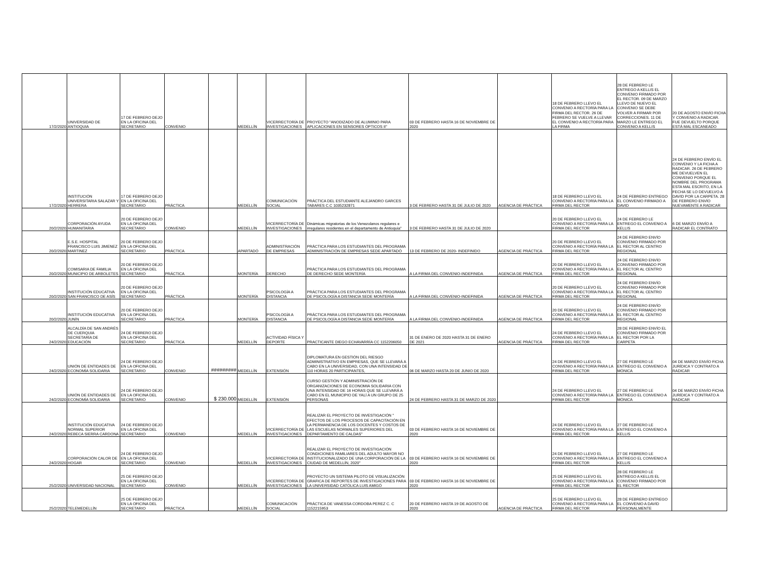| 17/2/2020 | UNIVERSIDAD DE ANTIOQUIA | 17 DE FEBRERO DEJO EN LA OFICINA DEL SECRETARIO | CONVENIO | | MEDELLÍN | VICERRECTORÍA DE INVESTIGACIONES | PROYECTO "ANODIZADO DE ALUMINIO PARA APLICACIONES EN SENSORES ÓPTICOS II" | 03 DE FEBRERO HASTA 16 DE NOVIEMBRE DE 2020 | | 18 DE FEBRERO LLEVO EL CONVENIO A RECTORÍA PARA LA FIRMA DEL RECTOR. 26 DE FEBRERO SE VUELVE A LLEVAR EL CONVENIO A RECTORÍA PARA LA FIRMA | 28 DE FEBRERO LE ENTREGO A KELLIS EL CONVENIO FIRMADO POR EL RECTOR. 09 DE MARZO LLEVO DE NUEVO EL CONVENIO SE DEBE VOLVER A FIRMAR POR CORRECCIONES. 11 DE MARZO LE ENTREGO EL CONVENIO A KELLIS | 20 DE AGOSTO ENVÍO FICHA Y CONVENIO A RADICAR. FUE DEVUELTO PORQUE ESTÁ MAL ESCANEADO |
| 17/2/2020 | INSTITUCIÓN UNIVERSITARIA SALAZAR Y HERRERA | 17 DE FEBRERO DEJO EN LA OFICINA DEL SECRETARIO | PRÁCTICA | | MEDELLÍN | COMUNICACIÓN SOCIAL | PRÁCTICA DEL ESTUDIANTE ALEJANDRO GARCES TABARES C.C 1035232871 | 3 DE FEBRERO HASTA 31 DE JULIO DE 2020 | AGENCIA DE PRÁCTICA | 18 DE FEBRERO LLEVO EL CONVENIO A RECTORÍA PARA LA FIRMA DEL RECTOR | 24 DE FEBRERO ENTREGO EL CONVENIO FIRMADO A DAVID | 24 DE FEBRERO ENVÍO EL CONVENIO Y LA FICHA A RADICAR. 26 DE FEBRERO ME DEVUELVEN EL CONVENIO PORQUE EL NOMBRE DEL PROGRAMA ESTA MAL ESCRITO, EN LA FECHA SE LO DEVUELVO A DAVID POR LA CARPETA. 28 DE FEBRERO ENVÍO NUEVAMENTE A RADICAR |
| 20/2/2020 | CORPORACIÓN AYUDA HUMANITARIA | 20 DE FEBRERO DEJO EN LA OFICINA DEL SECRETARIO | CONVENIO | | MEDELLÍN | VICERRECTORÍA DE INVESTIGACIONES | Dinámicas migratorias de los Venezolanos regulares e irregulares residentes en el departamento de Antioquia" | 3 DE FEBRERO HASTA 31 DE JULIO DE 2020 | | 20 DE FEBRERO LLEVO EL CONVENIO A RECTORÍA PARA LA FIRMA DEL RECTOR | 24 DE FEBRERO LE ENTREGO EL CONVENIO A KELLIS | 6 DE MARZO ENVÍO A RADICAR EL CONTRATO |
| 20/2/2020 | E.S.E. HOSPITAL FRANCISCO LUIS JIMENEZ MARTINEZ | 20 DE FEBRERO DEJO EN LA OFICINA DEL SECRETARIO | PRÁCTICA | | APARTADÓ | ADMINISTRACIÓN DE EMPRESAS | PRÁCTICA PARA LOS ESTUDIANTES DEL PROGRAMA ADMINISTRACIÓN DE EMPRESAS SEDE APARTADÓ | 13 DE FEBRERO DE 2020- INDEFINIDO | AGENCIA DE PRÁCTICA | 20 DE FEBRERO LLEVO EL CONVENIO A RECTORÍA PARA LA FIRMA DEL RECTOR | 24 DE FEBRERO ENVÍO CONVENIO FIRMADO POR EL RECTOR AL CENTRO REGIONAL | |
| 20/2/2020 | COMISARIA DE FAMILIA MUNICIPIO DE ARBOLETES | 20 DE FEBRERO DEJO EN LA OFICINA DEL SECRETARIO | PRÁCTICA | | MONTERÍA | DERECHO | PRÁCTICA PARA LOS ESTUDIANTES DEL PROGRAMA DE DERECHO SEDE MONTERÍA | A LA FIRMA DEL CONVENIO-INDEFINIDA | AGENCIA DE PRÁCTICA | 20 DE FEBRERO LLEVO EL CONVENIO A RECTORÍA PARA LA FIRMA DEL RECTOR | 24 DE FEBRERO ENVÍO CONVENIO FIRMADO POR EL RECTOR AL CENTRO REGIONAL | |
| 20/2/2020 | INSTITUCIÓN EDUCATIVA SAN FRANCISCO DE ASÍS | 20 DE FEBRERO DEJO EN LA OFICINA DEL SECRETARIO | PRÁCTICA | | MONTERÍA | PSICOLOGÍA A DISTANCIA | PRÁCTICA PARA LOS ESTUDIANTES DEL PROGRAMA DE PSICOLOGÍA A DISTANCIA SEDE MONTERÍA | A LA FIRMA DEL CONVENIO-INDEFINIDA | AGENCIA DE PRÁCTICA | 20 DE FEBRERO LLEVO EL CONVENIO A RECTORÍA PARA LA FIRMA DEL RECTOR | 24 DE FEBRERO ENVÍO CONVENIO FIRMADO POR EL RECTOR AL CENTRO REGIONAL | |
| 20/2/2020 | INSTITUCIÓN EDUCATIVA JUNÍN | 20 DE FEBRERO DEJO EN LA OFICINA DEL SECRETARIO | PRÁCTICA | | MONTERÍA | PSICOLOGÍA A DISTANCIA | PRÁCTICA PARA LOS ESTUDIANTES DEL PROGRAMA DE PSICOLOGÍA A DISTANCIA SEDE MONTERÍA | A LA FIRMA DEL CONVENIO-INDEFINIDA | AGENCIA DE PRÁCTICA | 20 DE FEBRERO LLEVO EL CONVENIO A RECTORÍA PARA LA FIRMA DEL RECTOR | 24 DE FEBRERO ENVÍO CONVENIO FIRMADO POR EL RECTOR AL CENTRO REGIONAL | |
| 24/2/2020 | ALCALDÍA DE SAN ANDRÉS DE CUERQUIA SECRETARÍA DE EDUCACIÓN | 24 DE FEBRERO DEJO EN LA OFICINA DEL SECRETARIO | PRÁCTICA | | MEDELLÍN | ACTIVIDAD FÍSICA Y DEPORTE | PRACTICANTE DIEGO ECHAVARRÍA CC 1152206050 | 31 DE ENERO DE 2020 HASTA 31 DE ENERO DE 2021 | AGENCIA DE PRÁCTICA | 24 DE FEBRERO LLEVO EL CONVENIO A RECTORÍA PARA LA FIRMA DEL RECTOR | 28 DE FEBRERO ENVÍO EL CONVENIO FIRMADO POR EL RECTOR POR LA CARPETA | |
| 24/2/2020 | UNIÓN DE ENTIDADES DE ECONOMÍA SOLIDARIA | 24 DE FEBRERO DEJO EN LA OFICINA DEL SECRETARIO | CONVENIO | ######### | MEDELLÍN | EXTENSIÓN | DIPLOMATURA EN GESTIÓN DEL RIESGO ADMINISTRATIVO EN EMPRESAS, QUE SE LLEVARÁ A CABO EN LA UNIVERSIDAD, CON UNA INTENSIDAD DE 110 HORAS 20 PARTICIPANTES, | 06 DE MARZO HASTA 20 DE JUNIO DE 2020 | | 24 DE FEBRERO LLEVO EL CONVENIO A RECTORÍA PARA LA FIRMA DEL RECTOR | 27 DE FEBRERO LE ENTREGO EL CONVENIO A MÓNICA | 04 DE MARZO ENVÍO FICHA JURÍDICA Y CONTRATO A RADICAR |
| 24/2/2020 | UNIÓN DE ENTIDADES DE ECONOMÍA SOLIDARIA | 24 DE FEBRERO DEJO EN LA OFICINA DEL SECRETARIO | CONVENIO | $ 230.000 | MEDELLÍN | EXTENSIÓN | CURSO GESTIÓN Y ADMINISTRACIÓN DE ORGANIZACIONES DE ECONOMIA SOLIDARIA CON UNA INTENSIDAD DE 16 HORAS QUE SE LLEVARÁ A CABO EN EL MUNICIPIO DE YALÍ A UN GRUPO DE 25 PERSONAS | 24 DE FEBRERO HASTA 31 DE MARZO DE 2020 | | 24 DE FEBRERO LLEVO EL CONVENIO A RECTORÍA PARA LA FIRMA DEL RECTOR | 27 DE FEBRERO LE ENTREGO EL CONVENIO A MÓNICA | 04 DE MARZO ENVÍO FICHA JURÍDICA Y CONTRATO A RADICAR |
| 24/2/2020 | INSTITUCIÓN EDUCATIVA NORMAL SUPERIOR REBECA SIERRA CARDONA | 24 DE FEBRERO DEJO EN LA OFICINA DEL SECRETARIO | CONVENIO | | MEDELLÍN | VICERRECTORÍA DE INVESTIGACIONES | REALIZAR EL PROYECTO DE INVESTIGACIÓN " EFECTOS DE LOS PROCESOS DE CAPACITACIÓN EN LA PERMANENCIA DE LOS DOCENTES Y COSTOS DE LAS ESCUELAS NORMALES SUPERIORES DEL DEPARTAMENTO DE CALDAS" | 03 DE FEBRERO HASTA 16 DE NOVIEMBRE DE 2020 | | 24 DE FEBRERO LLEVO EL CONVENIO A RECTORÍA PARA LA FIRMA DEL RECTOR | 27 DE FEBRERO LE ENTREGO EL CONVENIO A KELLIS | |
| 24/2/2020 | CORPORACIÓN CALOR DE HOGAR | 24 DE FEBRERO DEJO EN LA OFICINA DEL SECRETARIO | CONVENIO | | MEDELLÍN | VICERRECTORÍA DE INVESTIGACIONES | REALIZAR EL PROYECTO DE INVESTIGACIÓN CONDICIONES FAMILIARES DEL ADULTO MAYOR NO INSTITUCIONALIZADO DE UNA CORPORACIÓN DE LA CIUDAD DE MEDELLÍN, 2020" | 03 DE FEBRERO HASTA 16 DE NOVIEMBRE DE 2020 | | 24 DE FEBRERO LLEVO EL CONVENIO A RECTORÍA PARA LA FIRMA DEL RECTOR | 27 DE FEBRERO LE ENTREGO EL CONVENIO A KELLIS | |
| 25/2/2020 | UNIVERSIDAD NACIONAL | 25 DE FEBRERO DEJO EN LA OFICINA DEL SECRETARIO | CONVENIO | | MEDELLÍN | VICERRECTORÍA DE INVESTIGACIONES | PROYECTO UN SISTEMA PILOTO DE VISUALIZACIÓN GRAFICA DE REPORTES DE INVESTIGACIONES PARA LA UNIVERSIDAD CATÓLICA LUIS AMIGÓ | 03 DE FEBRERO HASTA 16 DE NOVIEMBRE DE 2020 | | 25 DE FEBRERO LLEVO EL CONVENIO A RECTORÍA PARA LA FIRMA DEL RECTOR | 28 DE FEBRERO LE ENTREGO A KELLIS EL CONVENIO FIRMADO POR EL RECTOR | |
| 25/2/2020 | TELEMEDELLÍN | 25 DE FEBRERO DEJO EN LA OFICINA DEL SECRETARIO | PRÁCTICA | | MEDELLÍN | COMUNICACIÓN SOCIAL | PRÁCTICA DE VANESSA CORDOBA PEREZ C. C 1152215953 | 20 DE FEBRERO HASTA 19 DE AGOSTO DE 2020 | AGENCIA DE PRÁCTICA | 25 DE FEBRERO LLEVO EL CONVENIO A RECTORÍA PARA LA FIRMA DEL RECTOR | 28 DE FEBRERO ENTREGO EL CONVENIO A DAVID PERSONALMENTE | |